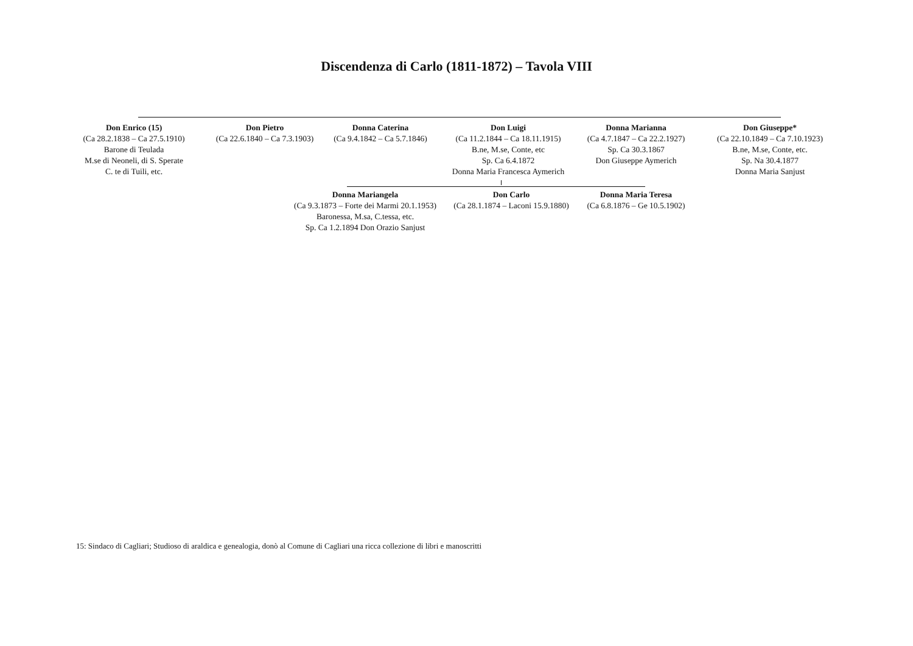Discendenza di Carlo (1811-1872) – Tavola VIII
Don Enrico (15)
(Ca 28.2.1838 – Ca 27.5.1910)
Barone di Teulada
M.se di Neoneli, di S. Sperate
C. te di Tuili, etc.
Don Pietro
(Ca 22.6.1840 – Ca 7.3.1903)
Donna Caterina
(Ca 9.4.1842 – Ca 5.7.1846)
Don Luigi
(Ca 11.2.1844 – Ca 18.11.1915)
B.ne, M.se, Conte, etc
Sp. Ca 6.4.1872
Donna Maria Francesca Aymerich
Donna Marianna
(Ca 4.7.1847 – Ca 22.2.1927)
Sp. Ca 30.3.1867
Don Giuseppe Aymerich
Don Giuseppe*
(Ca 22.10.1849 – Ca 7.10.1923)
B.ne, M.se, Conte, etc.
Sp. Na 30.4.1877
Donna Maria Sanjust
Donna Mariangela
(Ca 9.3.1873 – Forte dei Marmi 20.1.1953)
Baronessa, M.sa, C.tessa, etc.
Sp. Ca 1.2.1894 Don Orazio Sanjust
Don Carlo
(Ca 28.1.1874 – Laconi 15.9.1880)
Donna Maria Teresa
(Ca 6.8.1876 – Ge 10.5.1902)
15: Sindaco di Cagliari; Studioso di araldica e genealogia, donò al Comune di Cagliari una ricca collezione di libri e manoscritti